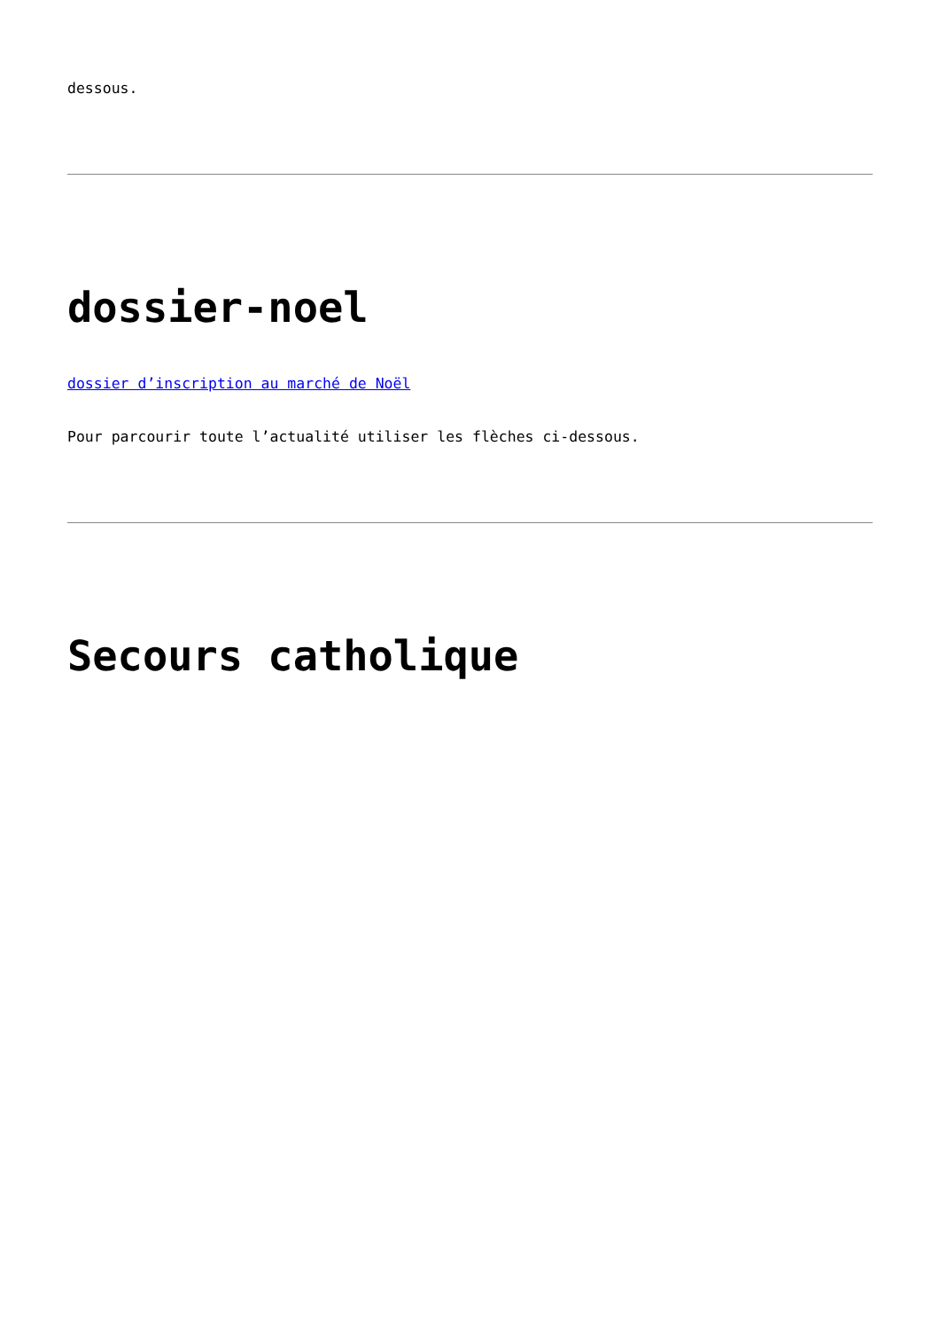dessous.
dossier-noel
dossier d’inscription au marché de Noël
Pour parcourir toute l’actualité utiliser les flèches ci-dessous.
Secours catholique